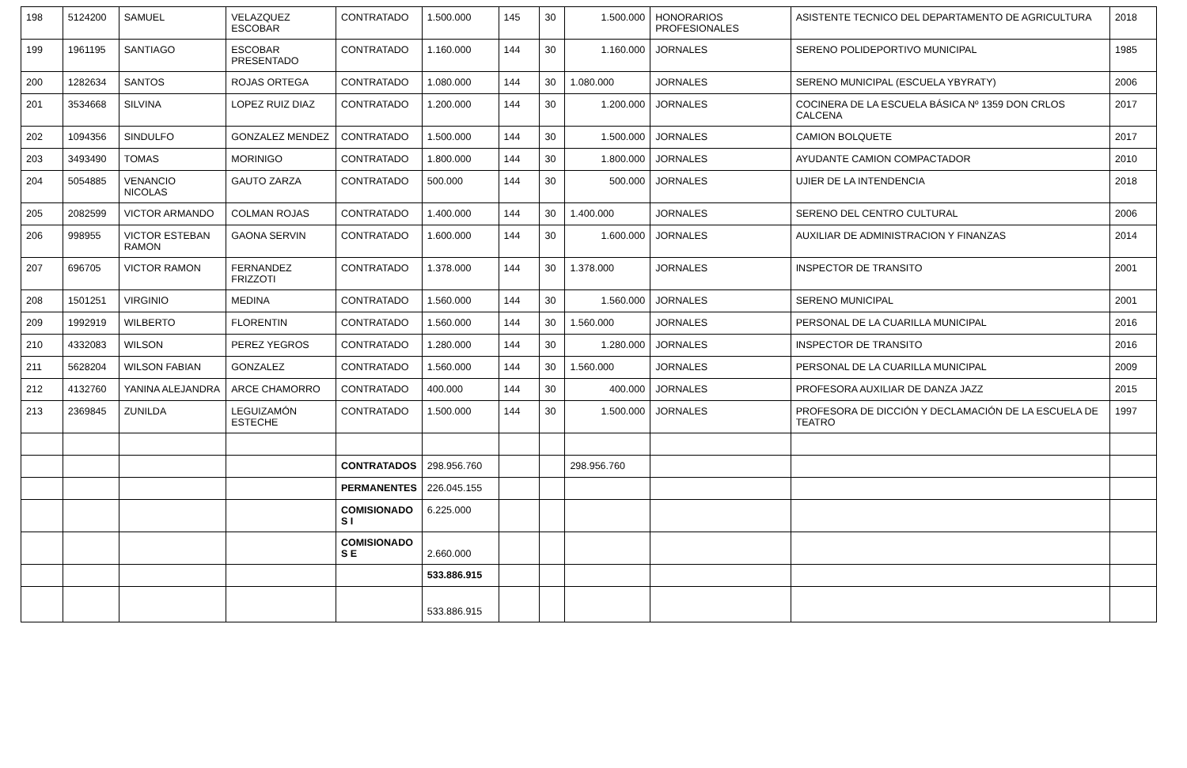| 198 | 5124200 | SAMUEL | VELAZQUEZ ESCOBAR | CONTRATADO | 1.500.000 | 145 | 30 | 1.500.000 | HONORARIOS PROFESIONALES | ASISTENTE TECNICO DEL DEPARTAMENTO DE AGRICULTURA | 2018 |
| 199 | 1961195 | SANTIAGO | ESCOBAR PRESENTADO | CONTRATADO | 1.160.000 | 144 | 30 | 1.160.000 | JORNALES | SERENO POLIDEPORTIVO MUNICIPAL | 1985 |
| 200 | 1282634 | SANTOS | ROJAS ORTEGA | CONTRATADO | 1.080.000 | 144 | 30 | 1.080.000 | JORNALES | SERENO MUNICIPAL (ESCUELA YBYRATY) | 2006 |
| 201 | 3534668 | SILVINA | LOPEZ RUIZ DIAZ | CONTRATADO | 1.200.000 | 144 | 30 | 1.200.000 | JORNALES | COCINERA DE LA ESCUELA BÁSICA Nº 1359 DON CRLOS CALCENA | 2017 |
| 202 | 1094356 | SINDULFO | GONZALEZ MENDEZ | CONTRATADO | 1.500.000 | 144 | 30 | 1.500.000 | JORNALES | CAMION BOLQUETE | 2017 |
| 203 | 3493490 | TOMAS | MORINIGO | CONTRATADO | 1.800.000 | 144 | 30 | 1.800.000 | JORNALES | AYUDANTE CAMION COMPACTADOR | 2010 |
| 204 | 5054885 | VENANCIO NICOLAS | GAUTO ZARZA | CONTRATADO | 500.000 | 144 | 30 | 500.000 | JORNALES | UJIER DE LA INTENDENCIA | 2018 |
| 205 | 2082599 | VICTOR ARMANDO | COLMAN ROJAS | CONTRATADO | 1.400.000 | 144 | 30 | 1.400.000 | JORNALES | SERENO DEL CENTRO CULTURAL | 2006 |
| 206 | 998955 | VICTOR ESTEBAN RAMON | GAONA SERVIN | CONTRATADO | 1.600.000 | 144 | 30 | 1.600.000 | JORNALES | AUXILIAR DE ADMINISTRACION Y FINANZAS | 2014 |
| 207 | 696705 | VICTOR RAMON | FERNANDEZ FRIZZOTI | CONTRATADO | 1.378.000 | 144 | 30 | 1.378.000 | JORNALES | INSPECTOR DE TRANSITO | 2001 |
| 208 | 1501251 | VIRGINIO | MEDINA | CONTRATADO | 1.560.000 | 144 | 30 | 1.560.000 | JORNALES | SERENO MUNICIPAL | 2001 |
| 209 | 1992919 | WILBERTO | FLORENTIN | CONTRATADO | 1.560.000 | 144 | 30 | 1.560.000 | JORNALES | PERSONAL DE LA CUARILLA MUNICIPAL | 2016 |
| 210 | 4332083 | WILSON | PEREZ YEGROS | CONTRATADO | 1.280.000 | 144 | 30 | 1.280.000 | JORNALES | INSPECTOR DE TRANSITO | 2016 |
| 211 | 5628204 | WILSON FABIAN | GONZALEZ | CONTRATADO | 1.560.000 | 144 | 30 | 1.560.000 | JORNALES | PERSONAL DE LA CUARILLA MUNICIPAL | 2009 |
| 212 | 4132760 | YANINA ALEJANDRA | ARCE CHAMORRO | CONTRATADO | 400.000 | 144 | 30 | 400.000 | JORNALES | PROFESORA AUXILIAR DE DANZA JAZZ | 2015 |
| 213 | 2369845 | ZUNILDA | LEGUIZAMÓN ESTECHE | CONTRATADO | 1.500.000 | 144 | 30 | 1.500.000 | JORNALES | PROFESORA DE DICCIÓN Y DECLAMACIÓN DE LA ESCUELA DE TEATRO | 1997 |
| | | | | CONTRATADOS | 298.956.760 | | | 298.956.760 | | | |
| | | | | PERMANENTES | 226.045.155 | | | | | | |
| | | | | COMISIONADO S I | 6.225.000 | | | | | | |
| | | | | COMISIONADO S E | 2.660.000 | | | | | | |
| | | | | | 533.886.915 | | | | | | |
| | | | | | 533.886.915 | | | | | | |